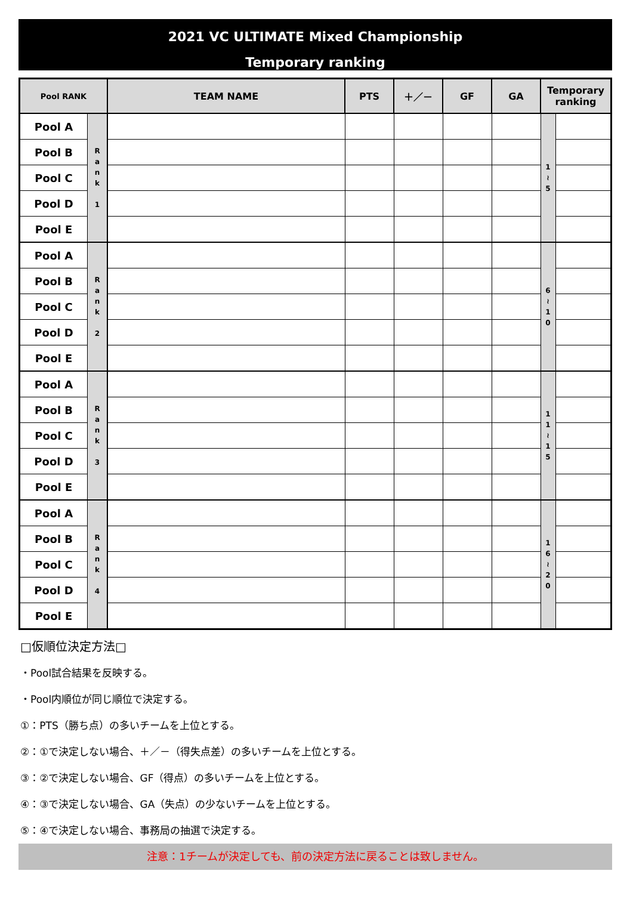2021 VC ULTIMATE Mixed Championship
Temporary ranking
| Pool RANK | | TEAM NAME | PTS | ＋／－ | GF | GA | Temporary ranking | |
| --- | --- | --- | --- | --- | --- | --- | --- | --- |
| Pool A | R a n k 1 | | | | | | 1 ≀ 5 | |
| Pool B | | | | | | | | |
| Pool C | | | | | | | | |
| Pool D | | | | | | | | |
| Pool E | | | | | | | | |
| Pool A | R a n k 2 | | | | | | 6 ≀ 1 0 | |
| Pool B | | | | | | | | |
| Pool C | | | | | | | | |
| Pool D | | | | | | | | |
| Pool E | | | | | | | | |
| Pool A | R a n k 3 | | | | | | 1 1 ≀ 1 5 | |
| Pool B | | | | | | | | |
| Pool C | | | | | | | | |
| Pool D | | | | | | | | |
| Pool E | | | | | | | | |
| Pool A | R a n k 4 | | | | | | 1 6 ≀ 2 0 | |
| Pool B | | | | | | | | |
| Pool C | | | | | | | | |
| Pool D | | | | | | | | |
| Pool E | | | | | | | | |
□仮順位決定方法□
・Pool試合結果を反映する。
・Pool内順位が同じ順位で決定する。
①：PTS（勝ち点）の多いチームを上位とする。
②：①で決定しない場合、＋／－（得失点差）の多いチームを上位とする。
③：②で決定しない場合、GF（得点）の多いチームを上位とする。
④：③で決定しない場合、GA（失点）の少ないチームを上位とする。
⑤：④で決定しない場合、事務局の抽選で決定する。
注意：1チームが決定しても、前の決定方法に戻ることは致しません。